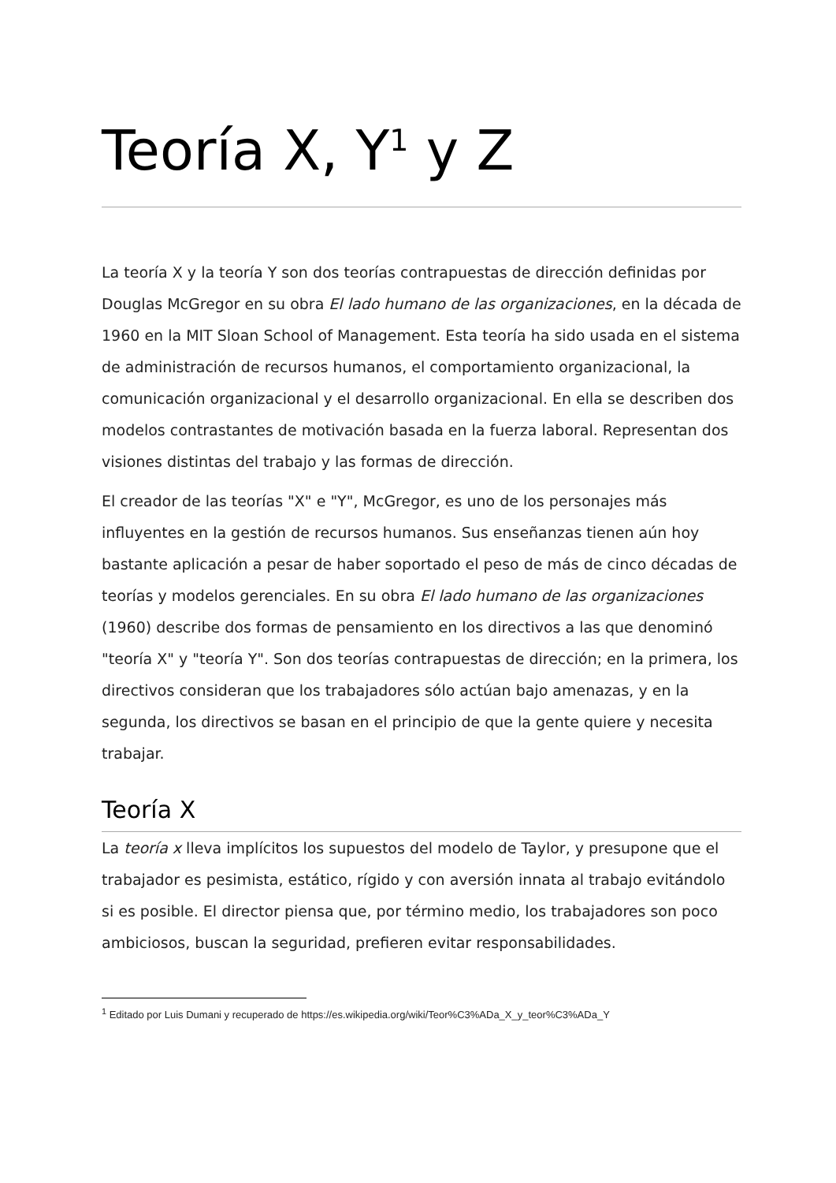Teoría X, Y<sup>1</sup> y Z
La teoría X y la teoría Y son dos teorías contrapuestas de dirección definidas por Douglas McGregor en su obra El lado humano de las organizaciones, en la década de 1960 en la MIT Sloan School of Management. Esta teoría ha sido usada en el sistema de administración de recursos humanos, el comportamiento organizacional, la comunicación organizacional y el desarrollo organizacional. En ella se describen dos modelos contrastantes de motivación basada en la fuerza laboral. Representan dos visiones distintas del trabajo y las formas de dirección.
El creador de las teorías "X" e "Y", McGregor, es uno de los personajes más influyentes en la gestión de recursos humanos. Sus enseñanzas tienen aún hoy bastante aplicación a pesar de haber soportado el peso de más de cinco décadas de teorías y modelos gerenciales. En su obra El lado humano de las organizaciones (1960) describe dos formas de pensamiento en los directivos a las que denominó "teoría X" y "teoría Y". Son dos teorías contrapuestas de dirección; en la primera, los directivos consideran que los trabajadores sólo actúan bajo amenazas, y en la segunda, los directivos se basan en el principio de que la gente quiere y necesita trabajar.
Teoría X
La teoría x lleva implícitos los supuestos del modelo de Taylor, y presupone que el trabajador es pesimista, estático, rígido y con aversión innata al trabajo evitándolo si es posible. El director piensa que, por término medio, los trabajadores son poco ambiciosos, buscan la seguridad, prefieren evitar responsabilidades.
<sup>1</sup> Editado por Luis Dumani y recuperado de https://es.wikipedia.org/wiki/Teor%C3%ADa_X_y_teor%C3%ADa_Y